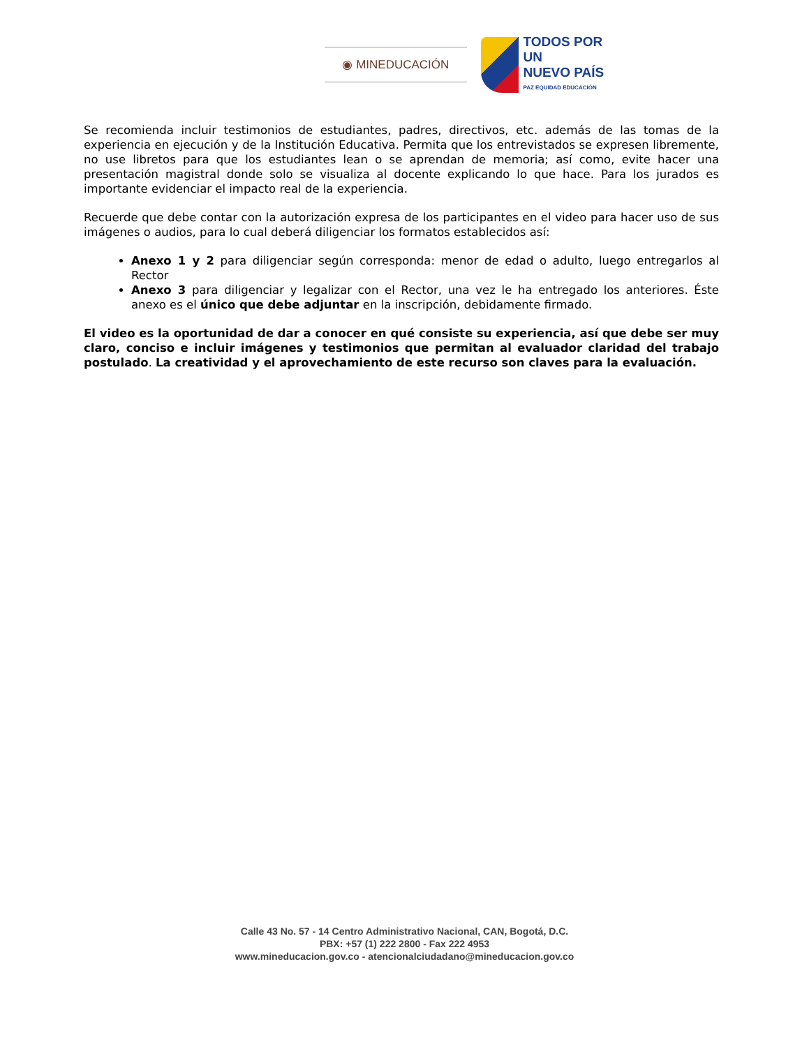◉ MINEDUCACIÓN
TODOS POR UN
NUEVO PAÍS
PAZ EQUIDAD EDUCACIÓN
Se recomienda incluir testimonios de estudiantes, padres, directivos, etc. además de las tomas de la experiencia en ejecución y de la Institución Educativa. Permita que los entrevistados se expresen libremente, no use libretos para que los estudiantes lean o se aprendan de memoria; así como, evite hacer una presentación magistral donde solo se visualiza al docente explicando lo que hace. Para los jurados es importante evidenciar el impacto real de la experiencia.
Recuerde que debe contar con la autorización expresa de los participantes en el video para hacer uso de sus imágenes o audios, para lo cual deberá diligenciar los formatos establecidos así:
Anexo 1 y 2 para diligenciar según corresponda: menor de edad o adulto, luego entregarlos al Rector
Anexo 3 para diligenciar y legalizar con el Rector, una vez le ha entregado los anteriores. Éste anexo es el único que debe adjuntar en la inscripción, debidamente firmado.
El video es la oportunidad de dar a conocer en qué consiste su experiencia, así que debe ser muy claro, conciso e incluir imágenes y testimonios que permitan al evaluador claridad del trabajo postulado. La creatividad y el aprovechamiento de este recurso son claves para la evaluación.
Calle 43 No. 57 - 14 Centro Administrativo Nacional, CAN, Bogotá, D.C.
PBX: +57 (1) 222 2800 - Fax 222 4953
www.mineducacion.gov.co - atencionalciudadano@mineducacion.gov.co